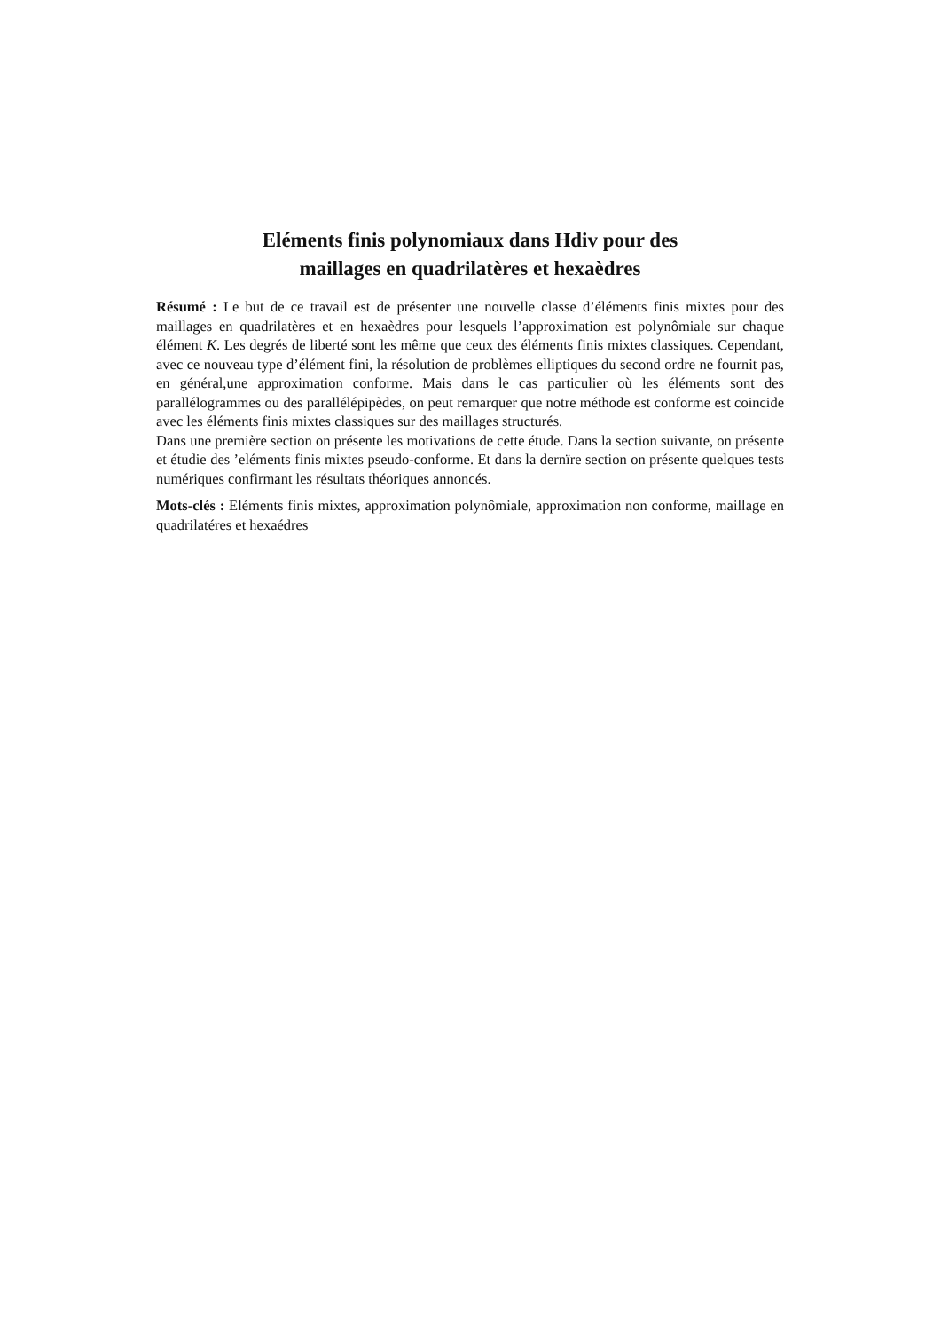Eléments finis polynomiaux dans Hdiv pour des
maillages en quadrilatères et hexaèdres
Résumé : Le but de ce travail est de présenter une nouvelle classe d’éléments finis mixtes pour des maillages en quadrilatères et en hexaèdres pour lesquels l’approximation est polynômiale sur chaque élément K. Les degrés de liberté sont les même que ceux des éléments finis mixtes classiques. Cependant, avec ce nouveau type d’élément fini, la résolution de problèmes elliptiques du second ordre ne fournit pas, en général,une approximation conforme. Mais dans le cas particulier où les éléments sont des parallélogrammes ou des parallélépipèdes, on peut remarquer que notre méthode est conforme est coincide avec les éléments finis mixtes classiques sur des maillages structurés.
Dans une première section on présente les motivations de cette étude. Dans la section suivante, on présente et étudie des ’eléments finis mixtes pseudo-conforme. Et dans la dernïre section on présente quelques tests numériques confirmant les résultats théoriques annoncés.
Mots-clés : Eléments finis mixtes, approximation polynômiale, approximation non conforme, maillage en quadrilatéres et hexaédres